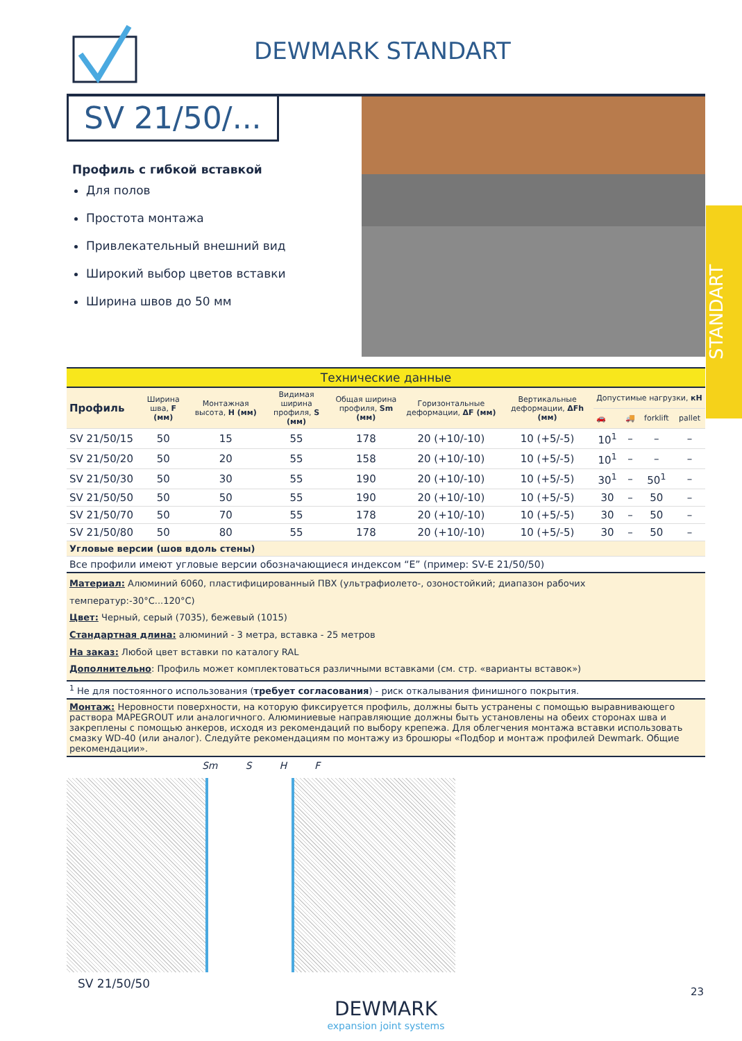DEWMARK STANDART
SV 21/50/...
Профиль с гибкой вставкой
Для полов
Простота монтажа
Привлекательный внешний вид
Широкий выбор цветов вставки
Ширина швов до 50 мм
| Технические данные | | | | | | | | | | |
| Профиль | Ширина шва, F (мм) | Монтажная высота, H (мм) | Видимая ширина профиля, S (мм) | Общая ширина профиля, Sm (мм) | Горизонтальные деформации, ΔF (мм) | Вертикальные деформации, ΔFh (мм) | Допустимые нагрузки, кН | | | |
| | | | | | | | 🚗 | 🚚 | forklift | pallet |
| SV 21/50/15 | 50 | 15 | 55 | 178 | 20 (+10/-10) | 10 (+5/-5) | 10<sup>1</sup> | – | – | – |
| SV 21/50/20 | 50 | 20 | 55 | 158 | 20 (+10/-10) | 10 (+5/-5) | 10<sup>1</sup> | – | – | – |
| SV 21/50/30 | 50 | 30 | 55 | 190 | 20 (+10/-10) | 10 (+5/-5) | 30<sup>1</sup> | – | 50<sup>1</sup> | – |
| SV 21/50/50 | 50 | 50 | 55 | 190 | 20 (+10/-10) | 10 (+5/-5) | 30 | – | 50 | – |
| SV 21/50/70 | 50 | 70 | 55 | 178 | 20 (+10/-10) | 10 (+5/-5) | 30 | – | 50 | – |
| SV 21/50/80 | 50 | 80 | 55 | 178 | 20 (+10/-10) | 10 (+5/-5) | 30 | – | 50 | – |
| Угловые версии (шов вдоль стены) | | | | | | | | | | |
| Все профили имеют угловые версии обозначающиеся индексом “E” (пример: SV-E 21/50/50) | | | | | | | | | | |
| Материал: Алюминий 6060, пластифицированный ПВХ (ультрафиолето-, озоностойкий; диапазон рабочих температур:-30°C...120°C) Цвет: Черный, серый (7035), бежевый (1015) Стандартная длина: алюминий - 3 метра, вставка - 25 метров На заказ: Любой цвет вставки по каталогу RAL Дополнительно : Профиль может комплектоваться различными вставками (см. стр. «варианты вставок») | | | | | | | | | | |
| <sup>1</sup> Не для постоянного использования ( требует согласования ) - риск откалывания финишного покрытия. | | | | | | | | | | |
| Монтаж: Неровности поверхности, на которую фиксируется профиль, должны быть устранены с помощью выравнивающего раствора MAPEGROUT или аналогичного. Алюминиевые направляющие должны быть установлены на обеих сторонах шва и закреплены с помощью анкеров, исходя из рекомендаций по выбору крепежа. Для облегчения монтажа вставки использовать смазку WD-40 (или аналог). Следуйте рекомендациям по монтажу из брошюры «Подбор и монтаж профилей Dewmark. Общие рекомендации». | | | | | | | | | | |
Sm S H F
SV 21/50/50
DEWMARK
expansion joint systems
STANDART
23